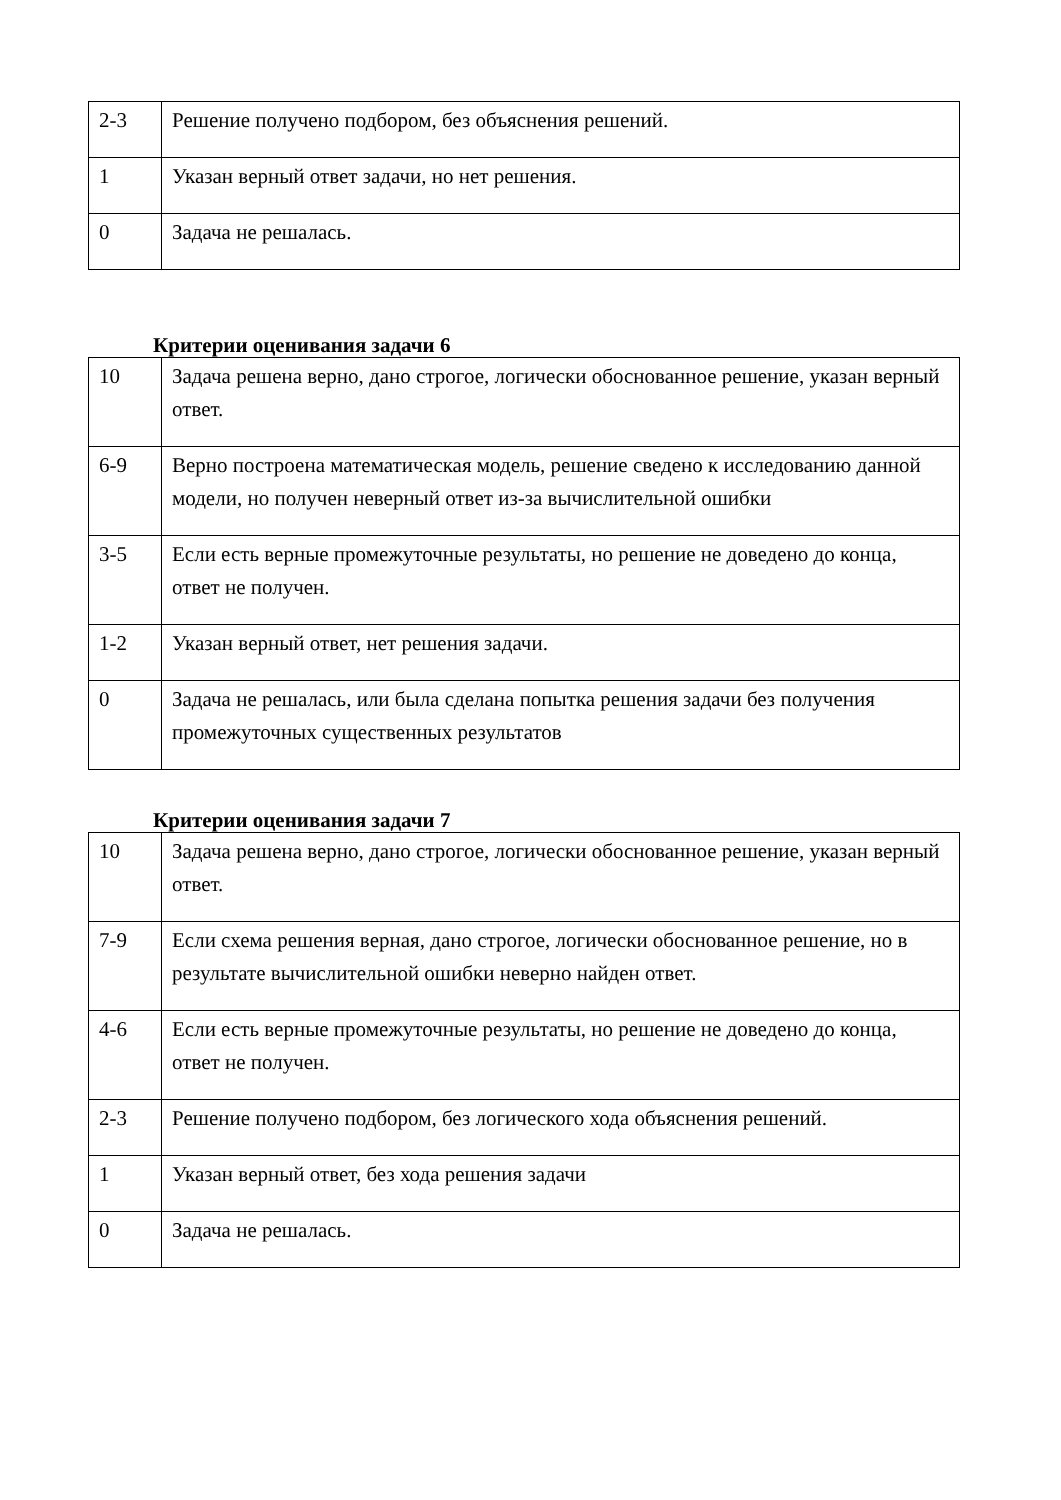| 2-3 | Решение получено подбором, без объяснения решений. |
| 1 | Указан верный ответ задачи, но нет решения. |
| 0 | Задача не решалась. |
Критерии оценивания задачи 6
| 10 | Задача решена верно, дано строгое, логически обоснованное решение, указан верный ответ. |
| 6-9 | Верно построена математическая модель, решение сведено к исследованию данной модели, но получен неверный ответ из-за вычислительной ошибки |
| 3-5 | Если есть верные промежуточные результаты, но решение не доведено до конца, ответ не получен. |
| 1-2 | Указан верный ответ, нет решения задачи. |
| 0 | Задача не решалась, или была сделана попытка решения задачи без получения промежуточных существенных результатов |
Критерии оценивания задачи 7
| 10 | Задача решена верно, дано строгое, логически обоснованное решение, указан верный ответ. |
| 7-9 | Если схема решения верная, дано строгое, логически обоснованное решение, но в результате вычислительной ошибки неверно найден ответ. |
| 4-6 | Если есть верные промежуточные результаты, но решение не доведено до конца, ответ не получен. |
| 2-3 | Решение получено подбором, без логического хода объяснения решений. |
| 1 | Указан верный ответ, без хода решения задачи |
| 0 | Задача не решалась. |